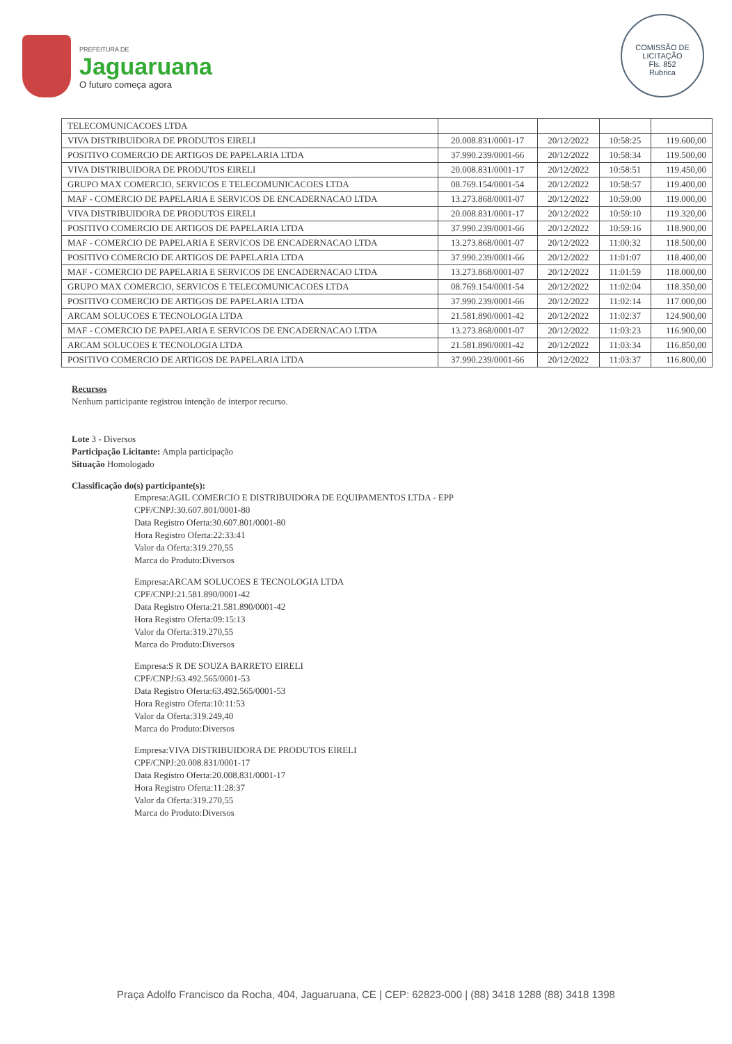PREFEITURA DE
Jaguaruana
O futuro começa agora
COMISSÃO DE LICITAÇÃO
Fls. 852
Rubrica
| TELECOMUNICACOES LTDA | | | | |
| VIVA DISTRIBUIDORA DE PRODUTOS EIRELI | 20.008.831/0001-17 | 20/12/2022 | 10:58:25 | 119.600,00 |
| POSITIVO COMERCIO DE ARTIGOS DE PAPELARIA LTDA | 37.990.239/0001-66 | 20/12/2022 | 10:58:34 | 119.500,00 |
| VIVA DISTRIBUIDORA DE PRODUTOS EIRELI | 20.008.831/0001-17 | 20/12/2022 | 10:58:51 | 119.450,00 |
| GRUPO MAX COMERCIO, SERVICOS E TELECOMUNICACOES LTDA | 08.769.154/0001-54 | 20/12/2022 | 10:58:57 | 119.400,00 |
| MAF - COMERCIO DE PAPELARIA E SERVICOS DE ENCADERNACAO LTDA | 13.273.868/0001-07 | 20/12/2022 | 10:59:00 | 119.000,00 |
| VIVA DISTRIBUIDORA DE PRODUTOS EIRELI | 20.008.831/0001-17 | 20/12/2022 | 10:59:10 | 119.320,00 |
| POSITIVO COMERCIO DE ARTIGOS DE PAPELARIA LTDA | 37.990.239/0001-66 | 20/12/2022 | 10:59:16 | 118.900,00 |
| MAF - COMERCIO DE PAPELARIA E SERVICOS DE ENCADERNACAO LTDA | 13.273.868/0001-07 | 20/12/2022 | 11:00:32 | 118.500,00 |
| POSITIVO COMERCIO DE ARTIGOS DE PAPELARIA LTDA | 37.990.239/0001-66 | 20/12/2022 | 11:01:07 | 118.400,00 |
| MAF - COMERCIO DE PAPELARIA E SERVICOS DE ENCADERNACAO LTDA | 13.273.868/0001-07 | 20/12/2022 | 11:01:59 | 118.000,00 |
| GRUPO MAX COMERCIO, SERVICOS E TELECOMUNICACOES LTDA | 08.769.154/0001-54 | 20/12/2022 | 11:02:04 | 118.350,00 |
| POSITIVO COMERCIO DE ARTIGOS DE PAPELARIA LTDA | 37.990.239/0001-66 | 20/12/2022 | 11:02:14 | 117.000,00 |
| ARCAM SOLUCOES E TECNOLOGIA LTDA | 21.581.890/0001-42 | 20/12/2022 | 11:02:37 | 124.900,00 |
| MAF - COMERCIO DE PAPELARIA E SERVICOS DE ENCADERNACAO LTDA | 13.273.868/0001-07 | 20/12/2022 | 11:03:23 | 116.900,00 |
| ARCAM SOLUCOES E TECNOLOGIA LTDA | 21.581.890/0001-42 | 20/12/2022 | 11:03:34 | 116.850,00 |
| POSITIVO COMERCIO DE ARTIGOS DE PAPELARIA LTDA | 37.990.239/0001-66 | 20/12/2022 | 11:03:37 | 116.800,00 |
Recursos
Nenhum participante registrou intenção de interpor recurso.
Lote 3 - Diversos
Participação Licitante: Ampla participação
Situação Homologado
Classificação do(s) participante(s):
Empresa:AGIL COMERCIO E DISTRIBUIDORA DE EQUIPAMENTOS LTDA - EPP
CPF/CNPJ:30.607.801/0001-80
Data Registro Oferta:30.607.801/0001-80
Hora Registro Oferta:22:33:41
Valor da Oferta:319.270,55
Marca do Produto:Diversos
Empresa:ARCAM SOLUCOES E TECNOLOGIA LTDA
CPF/CNPJ:21.581.890/0001-42
Data Registro Oferta:21.581.890/0001-42
Hora Registro Oferta:09:15:13
Valor da Oferta:319.270,55
Marca do Produto:Diversos
Empresa:S R DE SOUZA BARRETO EIRELI
CPF/CNPJ:63.492.565/0001-53
Data Registro Oferta:63.492.565/0001-53
Hora Registro Oferta:10:11:53
Valor da Oferta:319.249,40
Marca do Produto:Diversos
Empresa:VIVA DISTRIBUIDORA DE PRODUTOS EIRELI
CPF/CNPJ:20.008.831/0001-17
Data Registro Oferta:20.008.831/0001-17
Hora Registro Oferta:11:28:37
Valor da Oferta:319.270,55
Marca do Produto:Diversos
Praça Adolfo Francisco da Rocha, 404, Jaguaruana, CE | CEP: 62823-000 | (88) 3418 1288 (88) 3418 1398